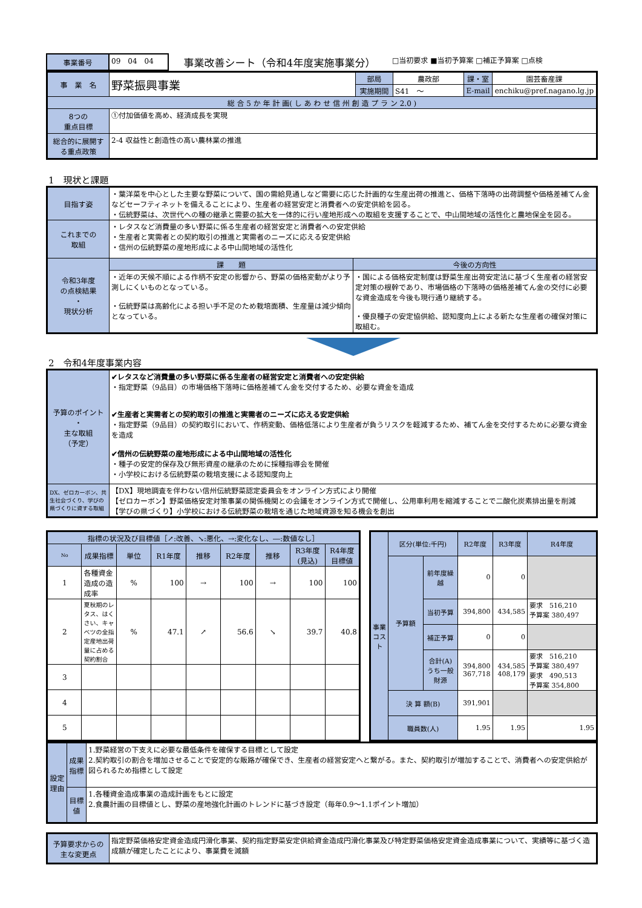| 事業番号 | 09 04 04 | 事業改善シート（令和4年度実施事業分） | □当初要求 ■当初予算案 □補正予算案 □点検 |
| 事 業 名 | 野菜振興事業 | 部局 | 農政部 | 課・室 | 園芸畜産課 |
| | | 実施期間 | S41 ～ | E-mail | enchiku@pref.nagano.lg.jp |
| 総 合 5 か 年 計 画( し あ わ せ 信 州 創 造 プ ラ ン 2.0 ) | | | | | |
| 8つの 重点目標 | ①付加価値を高め、経済成長を実現 | | | | |
| 総合的に展開する重点政策 | 2-4 収益性と創造性の高い農林業の推進 | | | | |
1　現状と課題
| 目指す姿 | ・葉洋菜を中心とした主要な野菜について、国の需給見通しなど需要に応じた計画的な生産出荷の推進と、価格下落時の出荷調整や価格差補てん金などセーフティネットを備えることにより、生産者の経営安定と消費者への安定供給を図る。 ・伝統野菜は、次世代への種の継承と需要の拡大を一体的に行い産地形成への取組を支援することで、中山間地域の活性化と農地保全を図る。 | |
| これまでの 取組 | ・レタスなど消費量の多い野菜に係る生産者の経営安定と消費者への安定供給 ・生産者と実需者との契約取引の推進と実需者のニーズに応える安定供給 ・信州の伝統野菜の産地形成による中山間地域の活性化 | |
| 令和3年度 の点検結果 ・ 現状分析 | 課 題 | 今後の方向性 |
| | ・近年の天候不順による作柄不安定の影響から、野菜の価格変動がより予測しにくいものとなっている。 ・伝統野菜は高齢化による担い手不足のため栽培面積、生産量は減少傾向となっている。 | ・国による価格安定制度は野菜生産出荷安定法に基づく生産者の経営安定対策の根幹であり、市場価格の下落時の価格差補てん金の交付に必要な資金造成を今後も現行通り継続する。 ・優良種子の安定協供給、認知度向上による新たな生産者の確保対策に取組む。 |
2　令和4年度事業内容
| 予算のポイント ・ 主な取組 （予定） | ✔レタスなど消費量の多い野菜に係る生産者の経営安定と消費者への安定供給 ・指定野菜（9品目）の市場価格下落時に価格差補てん金を交付するため、必要な資金を造成 ✔生産者と実需者との契約取引の推進と実需者のニーズに応える安定供給 ・指定野菜（9品目）の契約取引において、作柄変動、価格低落により生産者が負うリスクを軽減するため、補てん金を交付するために必要な資金を造成 ✔信州の伝統野菜の産地形成による中山間地域の活性化 ・種子の安定的保存及び無形資産の継承のために採種指導会を開催 ・小学校における伝統野菜の栽培支援による認知度向上 |
| DX、ゼロカーボン、共生社会づくり、学びの県づくりに資する取組 | 【DX】現地調査を伴わない信州伝統野菜認定委員会をオンライン方式により開催 【ゼロカーボン】野菜価格安定対策事業の関係機関との会議をオンライン方式で開催し、公用車利用を縮減することで二酸化炭素排出量を削減 【学びの県づくり】小学校における伝統野菜の栽培を通じた地域資源を知る機会を創出 |
| 指標の状況及び目標値［↗:改善、↘:悪化、→:変化なし、―:数値なし］ | | | | | | | | |
| No | 成果指標 | 単位 | R1年度 | 推移 | R2年度 | 推移 | R3年度(見込) | R4年度目標値 |
| 1 | 各種資金造成の造成率 | % | 100 | → | 100 | → | 100 | 100 |
| 2 | 夏秋期のレタス、はくさい、キャベツの全指定産地出荷量に占める契約割合 | % | 47.1 | ↗ | 56.6 | ↘ | 39.7 | 40.8 |
| 3 | | | | | | | | |
| 4 | | | | | | | | |
| 5 | | | | | | | | |
| 事業コスト | 区分(単位:千円) | | R2年度 | R3年度 | R4年度 |
| | 予算額 | 前年度繰越 | 0 | 0 | |
| | | 当初予算 | 394,800 | 434,585 | 要求 516,210 予算案 380,497 |
| | | 補正予算 | 0 | 0 | |
| | | 合計(A) うち一般財源 | 394,800 367,718 | 434,585 408,179 | 要求 516,210 予算案 380,497 要求 490,513 予算案 354,800 |
| | 決 算 額(B) | | 391,901 | | |
| | 職員数(人) | | 1.95 | 1.95 | 1.95 |
| 設定理由 | 成果指標 | 1.野菜経営の下支えに必要な最低条件を確保する目標として設定 2.契約取引の割合を増加させることで安定的な販路が確保でき、生産者の経営安定へと繋がる。また、契約取引が増加することで、消費者への安定供給が図られるため指標として設定 |
| | 目標値 | 1.各種資金造成事業の造成計画をもとに設定 2.食農計画の目標値とし、野菜の産地強化計画のトレンドに基づき設定（毎年0.9～1.1ポイント増加） |
| 予算要求からの主な変更点 | 指定野菜価格安定資金造成円滑化事業、契約指定野菜安定供給資金造成円滑化事業及び特定野菜価格安定資金造成事業について、実績等に基づく造成額が確定したことにより、事業費を減額 |